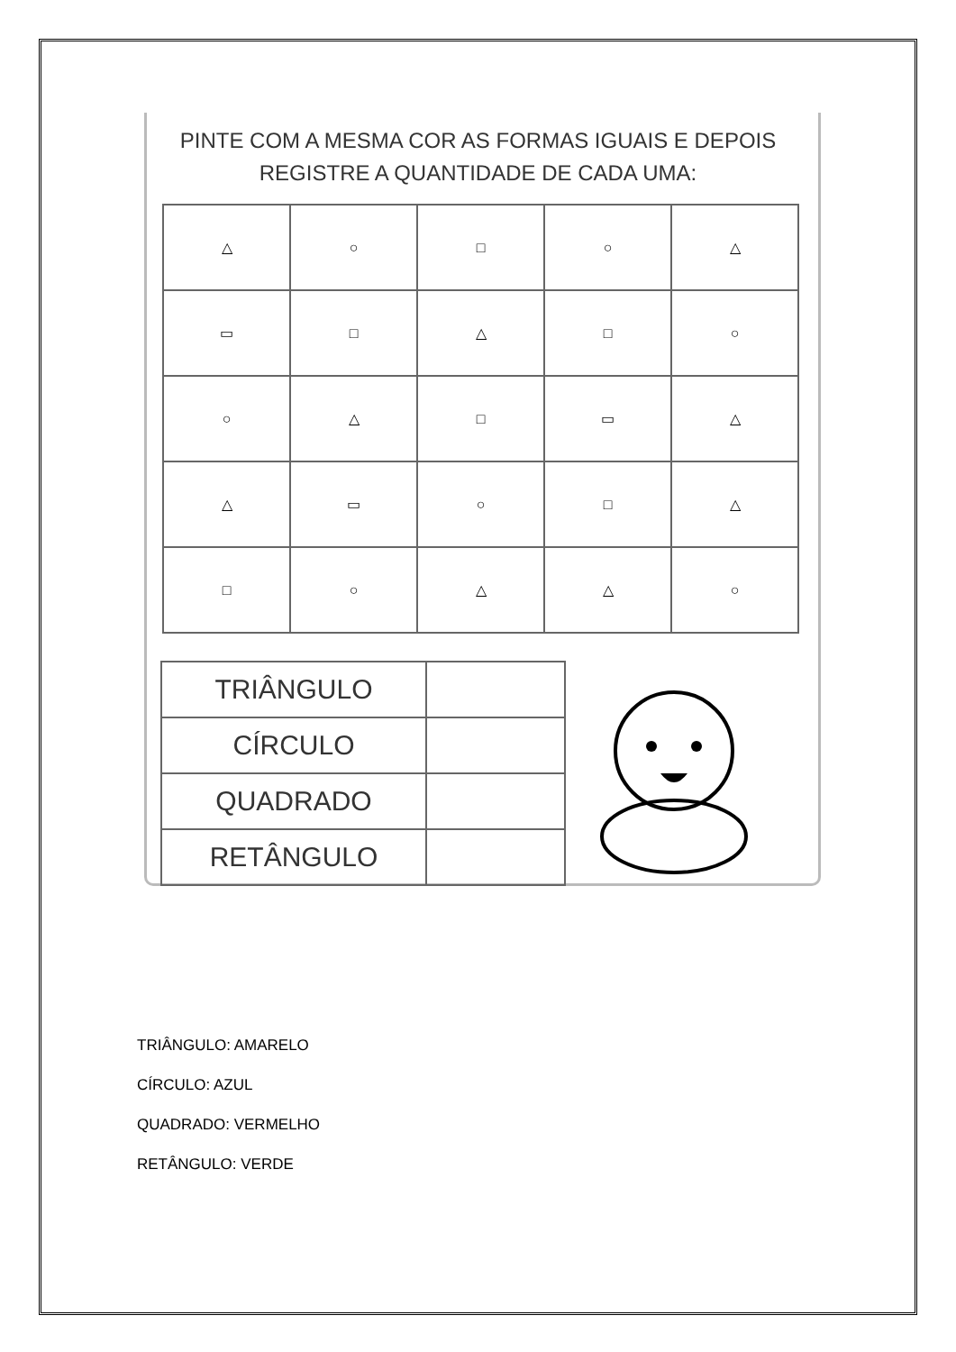PINTE COM A MESMA COR AS FORMAS IGUAIS E DEPOIS
REGISTRE A QUANTIDADE DE CADA UMA:
| △ | ○ | □ | ○ | △ |
| ▭ | □ | △ | □ | ○ |
| ○ | △ | □ | ▭ | △ |
| △ | ▭ | ○ | □ | △ |
| □ | ○ | △ | △ | ○ |
| TRIÂNGULO | |
| CÍRCULO | |
| QUADRADO | |
| RETÂNGULO | |
TRIÂNGULO: AMARELO
CÍRCULO: AZUL
QUADRADO: VERMELHO
RETÂNGULO: VERDE